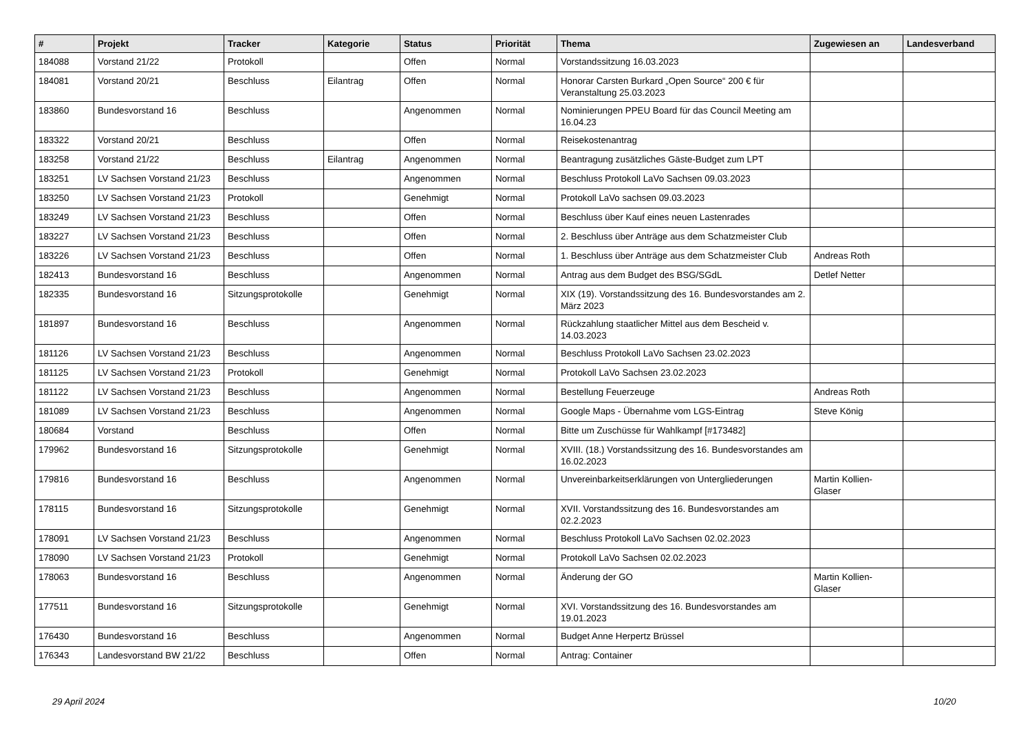| # | Projekt | Tracker | Kategorie | Status | Priorität | Thema | Zugewiesen an | Landesverband |
| --- | --- | --- | --- | --- | --- | --- | --- | --- |
| 184088 | Vorstand 21/22 | Protokoll | | Offen | Normal | Vorstandssitzung 16.03.2023 | | |
| 184081 | Vorstand 20/21 | Beschluss | Eilantrag | Offen | Normal | Honorar Carsten Burkard „Open Source“ 200 € für Veranstaltung 25.03.2023 | | |
| 183860 | Bundesvorstand 16 | Beschluss | | Angenommen | Normal | Nominierungen PPEU Board für das Council Meeting am 16.04.23 | | |
| 183322 | Vorstand 20/21 | Beschluss | | Offen | Normal | Reisekostenantrag | | |
| 183258 | Vorstand 21/22 | Beschluss | Eilantrag | Angenommen | Normal | Beantragung zusätzliches Gäste-Budget zum LPT | | |
| 183251 | LV Sachsen Vorstand 21/23 | Beschluss | | Angenommen | Normal | Beschluss Protokoll LaVo Sachsen 09.03.2023 | | |
| 183250 | LV Sachsen Vorstand 21/23 | Protokoll | | Genehmigt | Normal | Protokoll LaVo sachsen 09.03.2023 | | |
| 183249 | LV Sachsen Vorstand 21/23 | Beschluss | | Offen | Normal | Beschluss über Kauf eines neuen Lastenrades | | |
| 183227 | LV Sachsen Vorstand 21/23 | Beschluss | | Offen | Normal | 2. Beschluss über Anträge aus dem Schatzmeister Club | | |
| 183226 | LV Sachsen Vorstand 21/23 | Beschluss | | Offen | Normal | 1. Beschluss über Anträge aus dem Schatzmeister Club | Andreas Roth | |
| 182413 | Bundesvorstand 16 | Beschluss | | Angenommen | Normal | Antrag aus dem Budget des BSG/SGdL | Detlef Netter | |
| 182335 | Bundesvorstand 16 | Sitzungsprotokolle | | Genehmigt | Normal | XIX (19). Vorstandssitzung des 16. Bundesvorstandes am 2. März 2023 | | |
| 181897 | Bundesvorstand 16 | Beschluss | | Angenommen | Normal | Rückzahlung staatlicher Mittel aus dem Bescheid v. 14.03.2023 | | |
| 181126 | LV Sachsen Vorstand 21/23 | Beschluss | | Angenommen | Normal | Beschluss Protokoll LaVo Sachsen 23.02.2023 | | |
| 181125 | LV Sachsen Vorstand 21/23 | Protokoll | | Genehmigt | Normal | Protokoll LaVo Sachsen 23.02.2023 | | |
| 181122 | LV Sachsen Vorstand 21/23 | Beschluss | | Angenommen | Normal | Bestellung Feuerzeuge | Andreas Roth | |
| 181089 | LV Sachsen Vorstand 21/23 | Beschluss | | Angenommen | Normal | Google Maps - Übernahme vom LGS-Eintrag | Steve König | |
| 180684 | Vorstand | Beschluss | | Offen | Normal | Bitte um Zuschüsse für Wahlkampf [#173482] | | |
| 179962 | Bundesvorstand 16 | Sitzungsprotokolle | | Genehmigt | Normal | XVIII. (18.) Vorstandssitzung des 16. Bundesvorstandes am 16.02.2023 | | |
| 179816 | Bundesvorstand 16 | Beschluss | | Angenommen | Normal | Unvereinbarkeitserklärungen von Untergliederungen | Martin Kollien-Glaser | |
| 178115 | Bundesvorstand 16 | Sitzungsprotokolle | | Genehmigt | Normal | XVII. Vorstandssitzung des 16. Bundesvorstandes am 02.2.2023 | | |
| 178091 | LV Sachsen Vorstand 21/23 | Beschluss | | Angenommen | Normal | Beschluss Protokoll LaVo Sachsen 02.02.2023 | | |
| 178090 | LV Sachsen Vorstand 21/23 | Protokoll | | Genehmigt | Normal | Protokoll LaVo Sachsen 02.02.2023 | | |
| 178063 | Bundesvorstand 16 | Beschluss | | Angenommen | Normal | Änderung der GO | Martin Kollien-Glaser | |
| 177511 | Bundesvorstand 16 | Sitzungsprotokolle | | Genehmigt | Normal | XVI. Vorstandssitzung des 16. Bundesvorstandes am 19.01.2023 | | |
| 176430 | Bundesvorstand 16 | Beschluss | | Angenommen | Normal | Budget Anne Herpertz Brüssel | | |
| 176343 | Landesvorstand BW 21/22 | Beschluss | | Offen | Normal | Antrag: Container | | |
29 April 2024 10/20